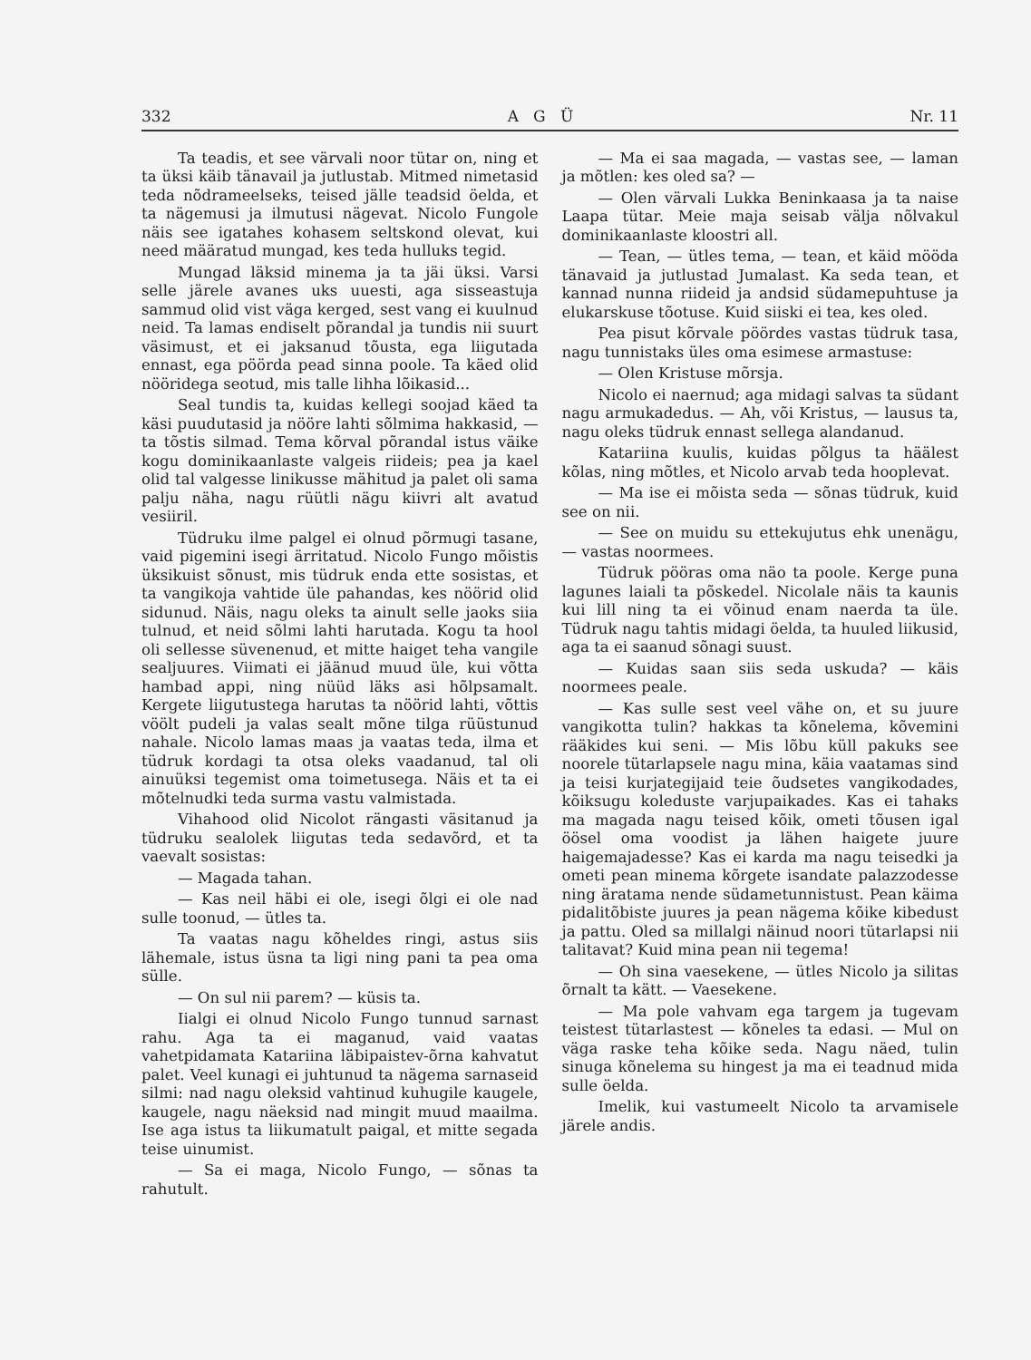332 A G Ü Nr. 11
Ta teadis, et see värvali noor tütar on, ning et ta üksi käib tänavail ja jutlustab. Mitmed nimetasid teda nõdrameelseks, teised jälle teadsid öelda, et ta nägemusi ja ilmutusi nägevat. Nicolo Fungole näis see igatahes kohasem seltskond olevat, kui need määratud mungad, kes teda hulluks tegid.
Mungad läksid minema ja ta jäi üksi. Varsi selle järele avanes uks uuesti, aga sisseastuja sammud olid vist väga kerged, sest vang ei kuulnud neid. Ta lamas endiselt põrandal ja tundis nii suurt väsimust, et ei jaksanud tõusta, ega liigutada ennast, ega pöörda pead sinna poole. Ta käed olid nööridega seotud, mis talle lihha lõikasid...
Seal tundis ta, kuidas kellegi soojad käed ta käsi puudutasid ja nööre lahti sõlmima hakkasid, — ta tõstis silmad. Tema kõrval põrandal istus väike kogu dominikaanlaste valgeis riideis; pea ja kael olid tal valgesse linikusse mähitud ja palet oli sama palju näha, nagu rüütli nägu kiivri alt avatud vesiiril.
Tüdruku ilme palgel ei olnud põrmugi tasane, vaid pigemini isegi ärritatud. Nicolo Fungo mõistis üksikuist sõnust, mis tüdruk enda ette sosistas, et ta vangikoja vahtide üle pahandas, kes nöörid olid sidunud. Näis, nagu oleks ta ainult selle jaoks siia tulnud, et neid sõlmi lahti harutada. Kogu ta hool oli sellesse süvenenud, et mitte haiget teha vangile sealjuures. Viimati ei jäänud muud üle, kui võtta hambad appi, ning nüüd läks asi hõlpsamalt. Kergete liigutustega harutas ta nöörid lahti, võttis vöölt pudeli ja valas sealt mõne tilga rüüstunud nahale. Nicolo lamas maas ja vaatas teda, ilma et tüdruk kordagi ta otsa oleks vaadanud, tal oli ainuüksi tegemist oma toimetusega. Näis et ta ei mõtelnudki teda surma vastu valmistada.
Vihahood olid Nicolot rängasti väsitanud ja tüdruku sealolek liigutas teda sedavõrd, et ta vaevalt sosistas:
— Magada tahan.
— Kas neil häbi ei ole, isegi õlgi ei ole nad sulle toonud, — ütles ta.
Ta vaatas nagu kõheldes ringi, astus siis lähemale, istus üsna ta ligi ning pani ta pea oma sülle.
— On sul nii parem? — küsis ta.
Iialgi ei olnud Nicolo Fungo tunnud sarnast rahu. Aga ta ei maganud, vaid vaatas vahetpidamata Katariina läbipaistev-õrna kahvatut palet. Veel kunagi ei juhtunud ta nägema sarnaseid silmi: nad nagu oleksid vahtinud kuhugile kaugele, kaugele, nagu näeksid nad mingit muud maailma. Ise aga istus ta liikumatult paigal, et mitte segada teise uinumist.
— Sa ei maga, Nicolo Fungo, — sõnas ta rahutult.
— Ma ei saa magada, — vastas see, — laman ja mõtlen: kes oled sa? —
— Olen värvali Lukka Beninkaasa ja ta naise Laapa tütar. Meie maja seisab välja nõlvakul dominikaanlaste kloostri all.
— Tean, — ütles tema, — tean, et käid mööda tänavaid ja jutlustad Jumalast. Ka seda tean, et kannad nunna riideid ja andsid südamepuhtuse ja elukarskuse tõotuse. Kuid siiski ei tea, kes oled.
Pea pisut kõrvale pöördes vastas tüdruk tasa, nagu tunnistaks üles oma esimese armastuse:
— Olen Kristuse mõrsja.
Nicolo ei naernud; aga midagi salvas ta südant nagu armukadedus. — Ah, või Kristus, — lausus ta, nagu oleks tüdruk ennast sellega alandanud.
Katariina kuulis, kuidas põlgus ta häälest kõlas, ning mõtles, et Nicolo arvab teda hooplevat.
— Ma ise ei mõista seda — sõnas tüdruk, kuid see on nii.
— See on muidu su ettekujutus ehk unenägu, — vastas noormees.
Tüdruk pööras oma näo ta poole. Kerge puna lagunes laiali ta põskedel. Nicolale näis ta kaunis kui lill ning ta ei võinud enam naerda ta üle. Tüdruk nagu tahtis midagi öelda, ta huuled liikusid, aga ta ei saanud sõnagi suust.
— Kuidas saan siis seda uskuda? — käis noormees peale.
— Kas sulle sest veel vähe on, et su juure vangikotta tulin? hakkas ta kõnelema, kõvemini rääkides kui seni. — Mis lõbu küll pakuks see noorele tütarlapsele nagu mina, käia vaatamas sind ja teisi kurjategijaid teie õudsetes vangikodades, kõiksugu koleduste varjupaikades. Kas ei tahaks ma magada nagu teised kõik, ometi tõusen igal öösel oma voodist ja lähen haigete juure haigemajadesse? Kas ei karda ma nagu teisedki ja ometi pean minema kõrgete isandate palazzodesse ning äratama nende südametunnistust. Pean käima pidalitõbiste juures ja pean nägema kõike kibedust ja pattu. Oled sa millalgi näinud noori tütarlapsi nii talitavat? Kuid mina pean nii tegema!
— Oh sina vaesekene, — ütles Nicolo ja silitas õrnalt ta kätt. — Vaesekene.
— Ma pole vahvam ega targem ja tugevam teistest tütarlastest — kõneles ta edasi. — Mul on väga raske teha kõike seda. Nagu näed, tulin sinuga kõnelema su hingest ja ma ei teadnud mida sulle öelda.
Imelik, kui vastumeelt Nicolo ta arvamisele järele andis.